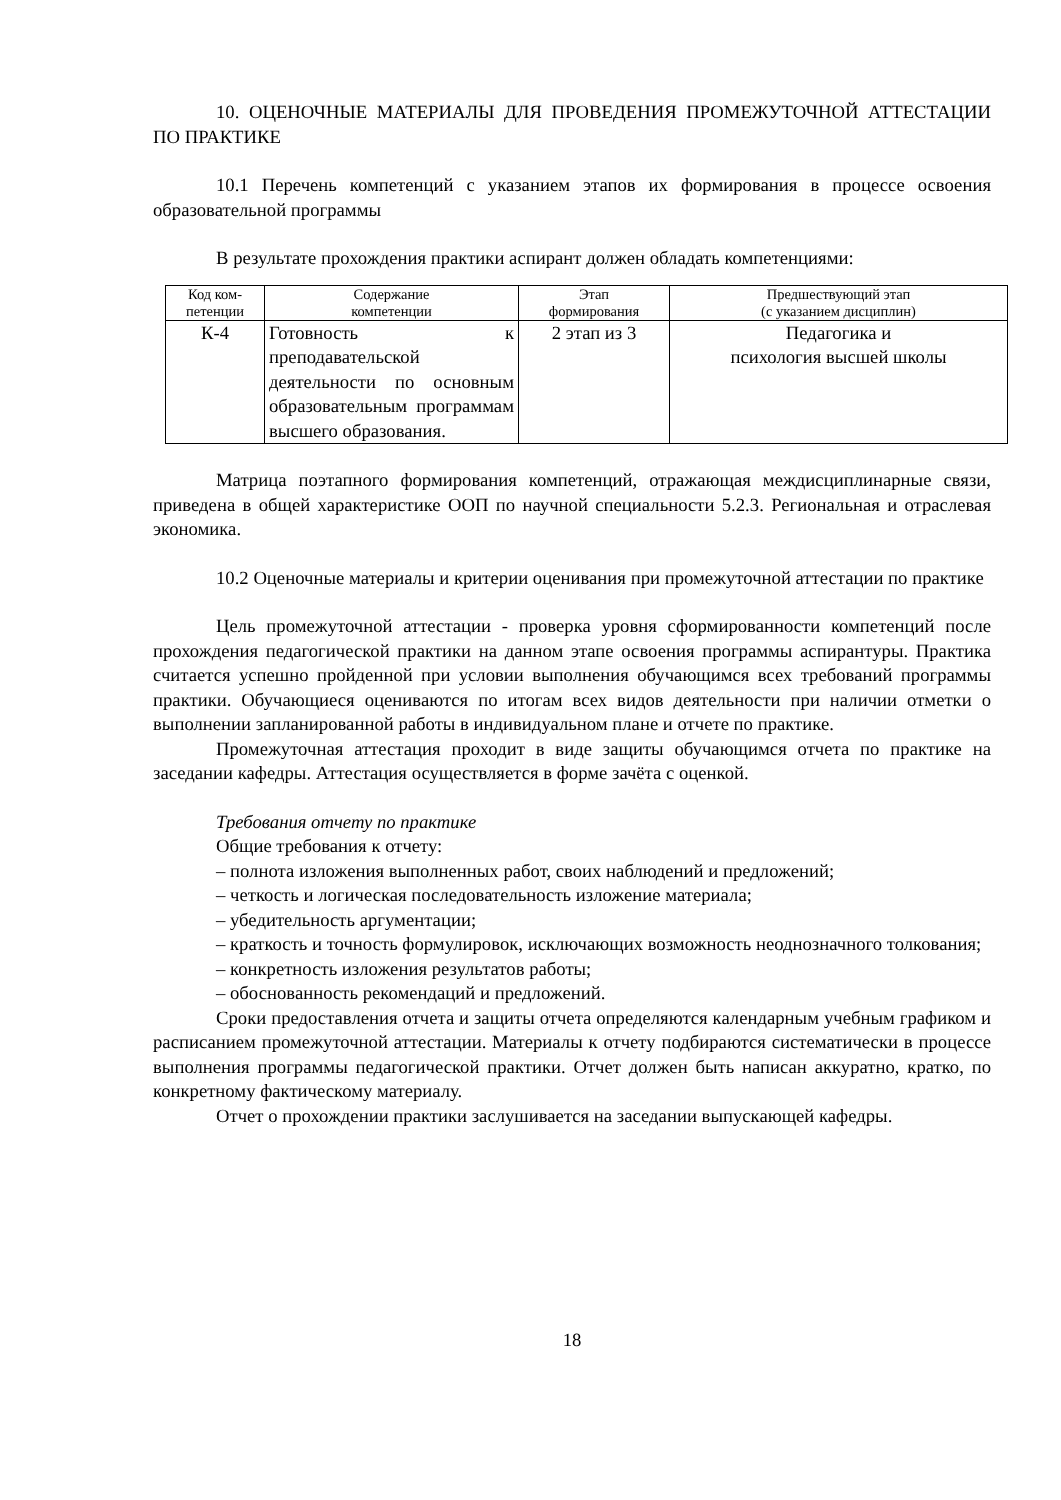10. ОЦЕНОЧНЫЕ МАТЕРИАЛЫ ДЛЯ ПРОВЕДЕНИЯ ПРОМЕЖУТОЧНОЙ АТТЕСТАЦИИ ПО ПРАКТИКЕ
10.1 Перечень компетенций с указанием этапов их формирования в процессе освоения образовательной программы
В результате прохождения практики аспирант должен обладать компетенциями:
| Код ком- петенции | Содержание компетенции | Этап формирования | Предшествующий этап (с указанием дисциплин) |
| --- | --- | --- | --- |
| К-4 | Готовность к преподавательской деятельности по основным образовательным программам высшего образования. | 2 этап из 3 | Педагогика и психология высшей школы |
Матрица поэтапного формирования компетенций, отражающая междисциплинарные связи, приведена в общей характеристике ООП по научной специальности 5.2.3. Региональная и отраслевая экономика.
10.2 Оценочные материалы и критерии оценивания при промежуточной аттестации по практике
Цель промежуточной аттестации - проверка уровня сформированности компетенций после прохождения педагогической практики на данном этапе освоения программы аспирантуры. Практика считается успешно пройденной при условии выполнения обучающимся всех требований программы практики. Обучающиеся оцениваются по итогам всех видов деятельности при наличии отметки о выполнении запланированной работы в индивидуальном плане и отчете по практике.
Промежуточная аттестация проходит в виде защиты обучающимся отчета по практике на заседании кафедры. Аттестация осуществляется в форме зачёта с оценкой.
Требования отчету по практике
Общие требования к отчету:
– полнота изложения выполненных работ, своих наблюдений и предложений;
– четкость и логическая последовательность изложение материала;
– убедительность аргументации;
– краткость и точность формулировок, исключающих возможность неоднозначного толкования;
– конкретность изложения результатов работы;
– обоснованность рекомендаций и предложений.
Сроки предоставления отчета и защиты отчета определяются календарным учебным графиком и расписанием промежуточной аттестации. Материалы к отчету подбираются систематически в процессе выполнения программы педагогической практики. Отчет должен быть написан аккуратно, кратко, по конкретному фактическому материалу.
Отчет о прохождении практики заслушивается на заседании выпускающей кафедры.
18